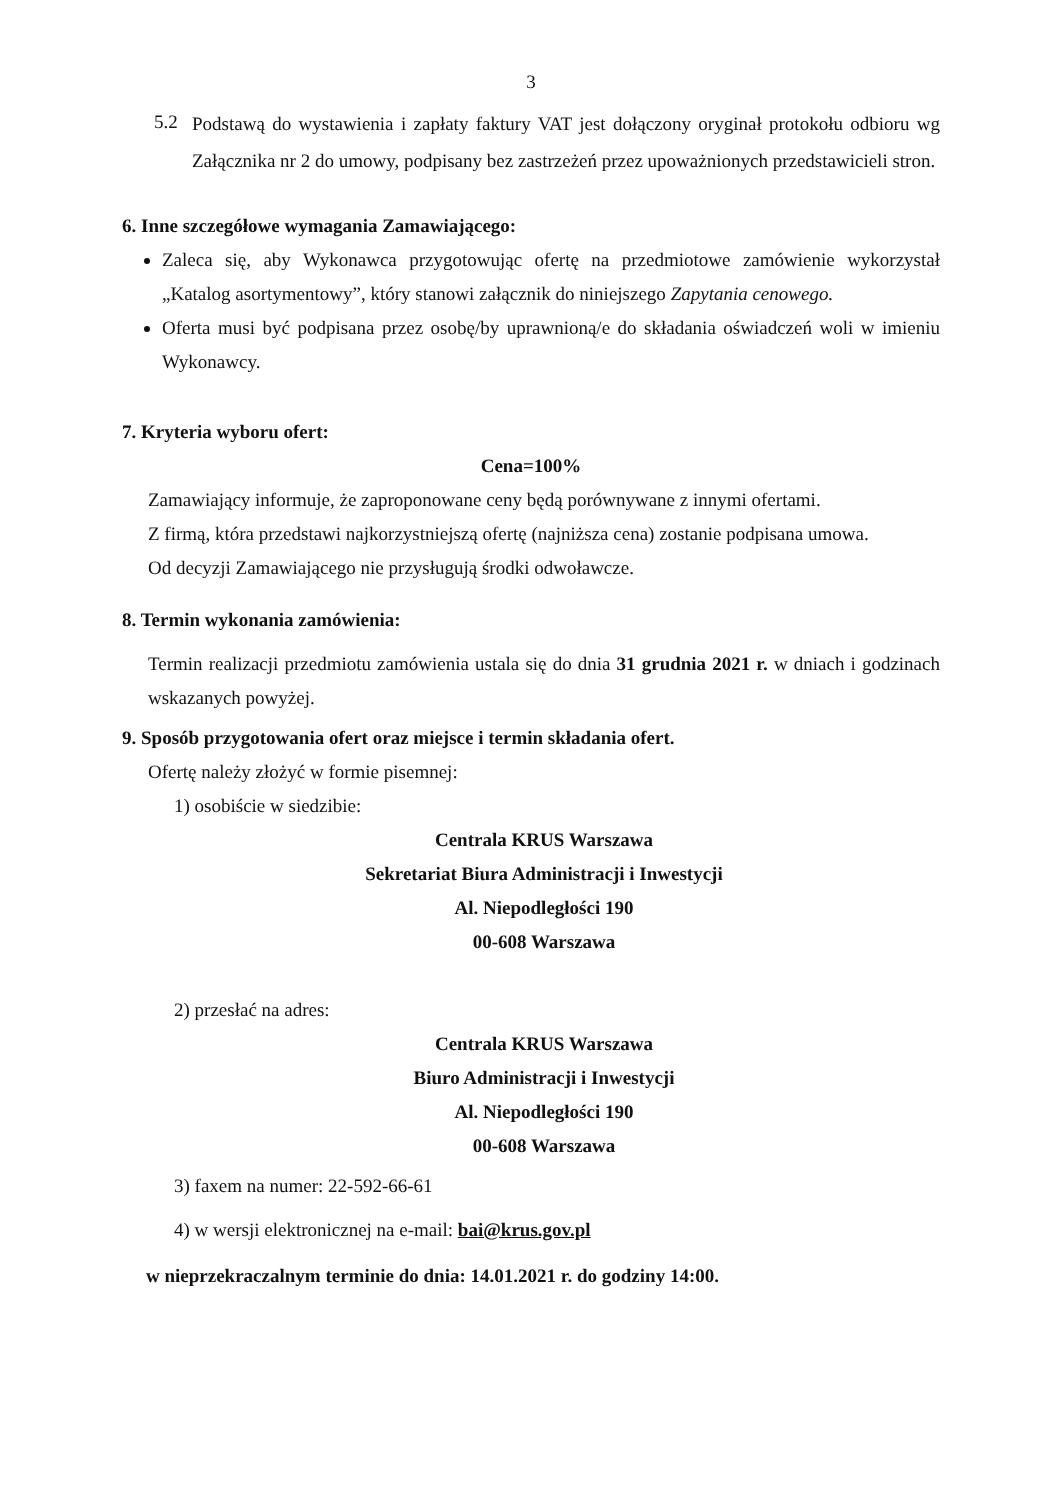3
5.2
Podstawą do wystawienia i zapłaty faktury VAT jest dołączony oryginał protokołu odbioru wg Załącznika nr 2 do umowy, podpisany bez zastrzeżeń przez upoważnionych przedstawicieli stron.
6. Inne szczegółowe wymagania Zamawiającego:
Zaleca się, aby Wykonawca przygotowując ofertę na przedmiotowe zamówienie wykorzystał „Katalog asortymentowy”, który stanowi załącznik do niniejszego Zapytania cenowego.
Oferta musi być podpisana przez osobę/by uprawnioną/e do składania oświadczeń woli w imieniu Wykonawcy.
7. Kryteria wyboru ofert:
Cena=100%
Zamawiający informuje, że zaproponowane ceny będą porównywane z innymi ofertami.
Z firmą, która przedstawi najkorzystniejszą ofertę (najniższa cena) zostanie podpisana umowa.
Od decyzji Zamawiającego nie przysługują środki odwoławcze.
8. Termin wykonania zamówienia:
Termin realizacji przedmiotu zamówienia ustala się do dnia 31 grudnia 2021 r. w dniach i godzinach wskazanych powyżej.
9. Sposób przygotowania ofert oraz miejsce i termin składania ofert.
Ofertę należy złożyć w formie pisemnej:
1) osobiście w siedzibie:
Centrala KRUS Warszawa
Sekretariat Biura Administracji i Inwestycji
Al. Niepodległości 190
00-608 Warszawa
2) przesłać na adres:
Centrala KRUS Warszawa
Biuro Administracji i Inwestycji
Al. Niepodległości 190
00-608 Warszawa
3) faxem na numer: 22-592-66-61
4) w wersji elektronicznej na e-mail: bai@krus.gov.pl
w nieprzekraczalnym terminie do dnia: 14.01.2021 r. do godziny 14:00.